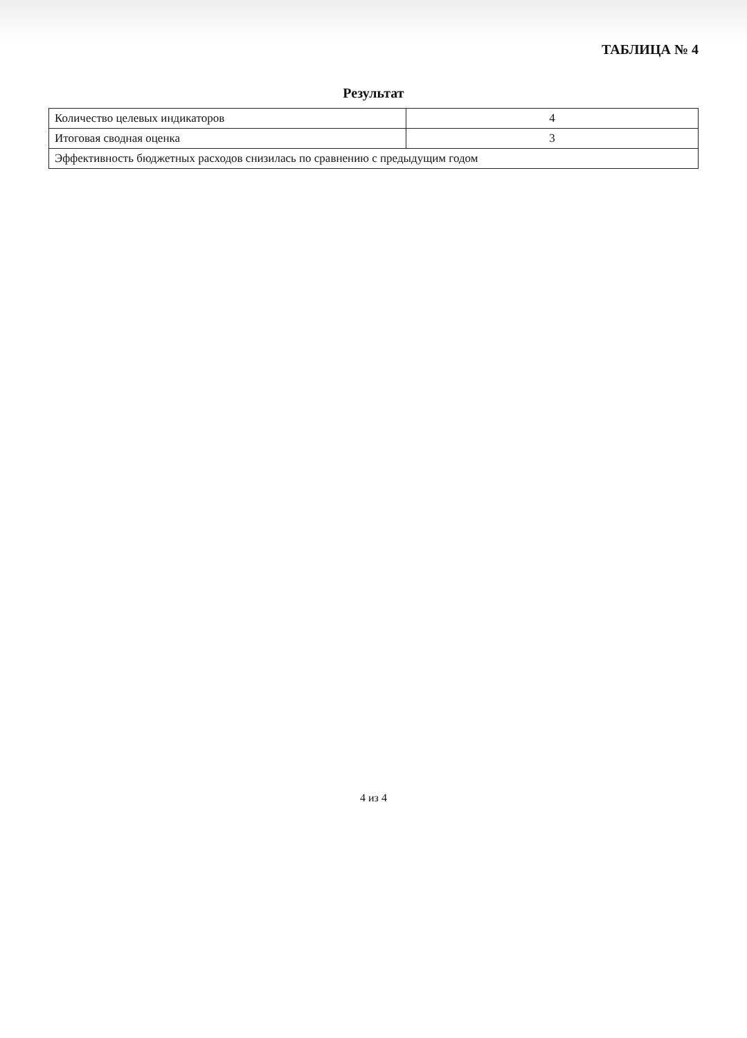ТАБЛИЦА № 4
Результат
| Количество целевых индикаторов | 4 |
| Итоговая сводная оценка | 3 |
| Эффективность бюджетных расходов снизилась по сравнению с предыдущим годом | |
4 из 4